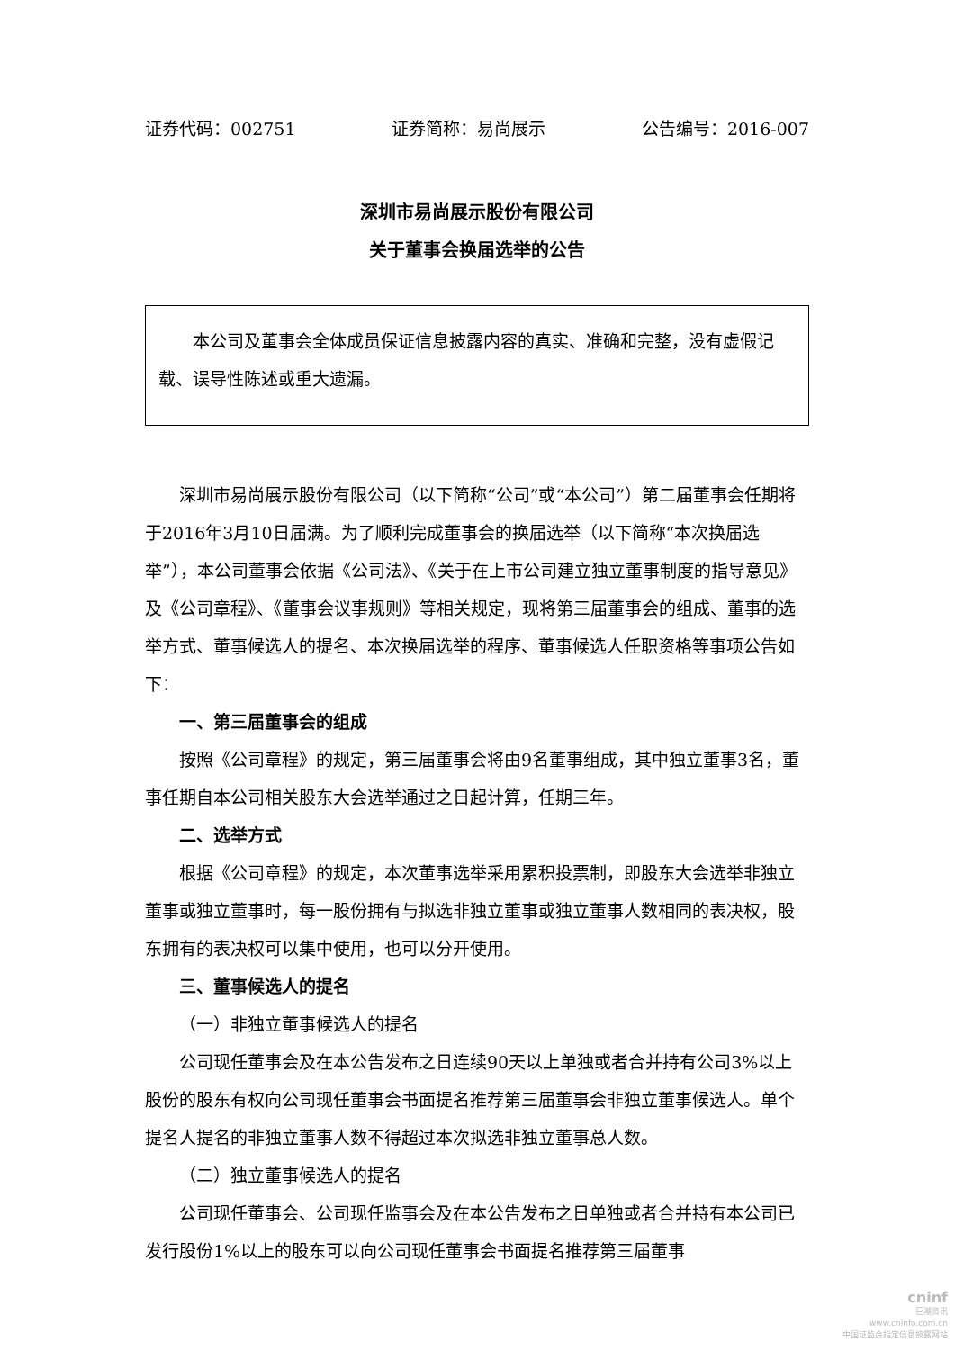证券代码：002751 证券简称：易尚展示 公告编号：2016-007
深圳市易尚展示股份有限公司
关于董事会换届选举的公告
本公司及董事会全体成员保证信息披露内容的真实、准确和完整，没有虚假记载、误导性陈述或重大遗漏。
深圳市易尚展示股份有限公司（以下简称“公司”或“本公司”）第二届董事会任期将于2016年3月10日届满。为了顺利完成董事会的换届选举（以下简称“本次换届选举”），本公司董事会依据《公司法》、《关于在上市公司建立独立董事制度的指导意见》及《公司章程》、《董事会议事规则》等相关规定，现将第三届董事会的组成、董事的选举方式、董事候选人的提名、本次换届选举的程序、董事候选人任职资格等事项公告如下：
一、第三届董事会的组成
按照《公司章程》的规定，第三届董事会将由9名董事组成，其中独立董事3名，董事任期自本公司相关股东大会选举通过之日起计算，任期三年。
二、选举方式
根据《公司章程》的规定，本次董事选举采用累积投票制，即股东大会选举非独立董事或独立董事时，每一股份拥有与拟选非独立董事或独立董事人数相同的表决权，股东拥有的表决权可以集中使用，也可以分开使用。
三、董事候选人的提名
（一）非独立董事候选人的提名
公司现任董事会及在本公告发布之日连续90天以上单独或者合并持有公司3%以上股份的股东有权向公司现任董事会书面提名推荐第三届董事会非独立董事候选人。单个提名人提名的非独立董事人数不得超过本次拟选非独立董事总人数。
（二）独立董事候选人的提名
公司现任董事会、公司现任监事会及在本公告发布之日单独或者合并持有本公司已发行股份1%以上的股东可以向公司现任董事会书面提名推荐第三届董事
cninf
巨潮资讯
www.cninfo.com.cn
中国证监会指定信息披露网站